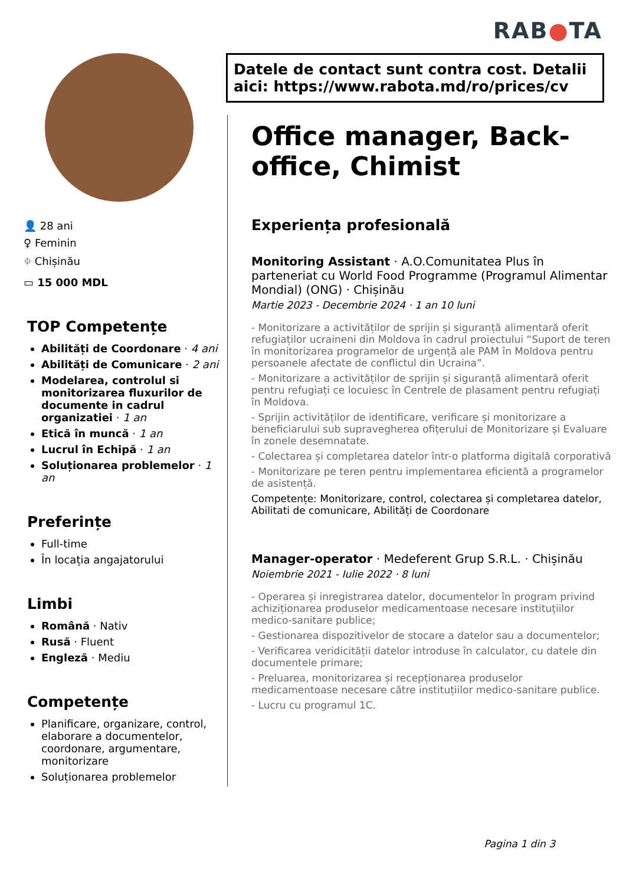RAB●TA
Datele de contact sunt contra cost. Detalii aici: https://www.rabota.md/ro/prices/cv
👤 28 ani
♀ Feminin
⌖ Chișinău
▭ 15 000 MDL
TOP Competențe
Abilități de Coordonare · 4 ani
Abilități de Comunicare · 2 ani
Modelarea, controlul si monitorizarea fluxurilor de documente in cadrul organizatiei · 1 an
Etică în muncă · 1 an
Lucrul în Echipă · 1 an
Soluționarea problemelor · 1 an
Preferințe
Full-time
În locația angajatorului
Limbi
Română · Nativ
Rusă · Fluent
Engleză · Mediu
Competențe
Planificare, organizare, control, elaborare a documentelor, coordonare, argumentare, monitorizare
Soluționarea problemelor
Office manager, Back-office, Chimist
Experiența profesională
Monitoring Assistant · A.O.Comunitatea Plus în parteneriat cu World Food Programme (Programul Alimentar Mondial) (ONG) · Chișinău
Martie 2023 - Decembrie 2024 · 1 an 10 luni
- Monitorizare a activităților de sprijin și siguranță alimentară oferit refugiaților ucraineni din Moldova în cadrul proiectului “Suport de teren în monitorizarea programelor de urgență ale PAM în Moldova pentru persoanele afectate de conflictul din Ucraina”.
- Monitorizare a activităților de sprijin și siguranță alimentară oferit pentru refugiați ce locuiesc în Centrele de plasament pentru refugiați în Moldova.
- Sprijin activităților de identificare, verificare și monitorizare a beneficiarului sub supravegherea ofițerului de Monitorizare și Evaluare în zonele desemnatate.
- Colectarea și completarea datelor într-o platforma digitală corporativă
- Monitorizare pe teren pentru implementarea eficientă a programelor de asistență.
Competențe: Monitorizare, control, colectarea și completarea datelor, Abilitati de comunicare, Abilități de Coordonare
Manager-operator · Medeferent Grup S.R.L. · Chișinău
Noiembrie 2021 - Iulie 2022 · 8 luni
- Operarea și inregistrarea datelor, documentelor în program privind achiziționarea produselor medicamentoase necesare instituțiilor medico-sanitare publice;
- Gestionarea dispozitivelor de stocare a datelor sau a documentelor;
- Verificarea veridicității datelor introduse în calculator, cu datele din documentele primare;
- Preluarea, monitorizarea și recepționarea produselor medicamentoase necesare către instituțiilor medico-sanitare publice.
- Lucru cu programul 1C.
Pagina 1 din 3